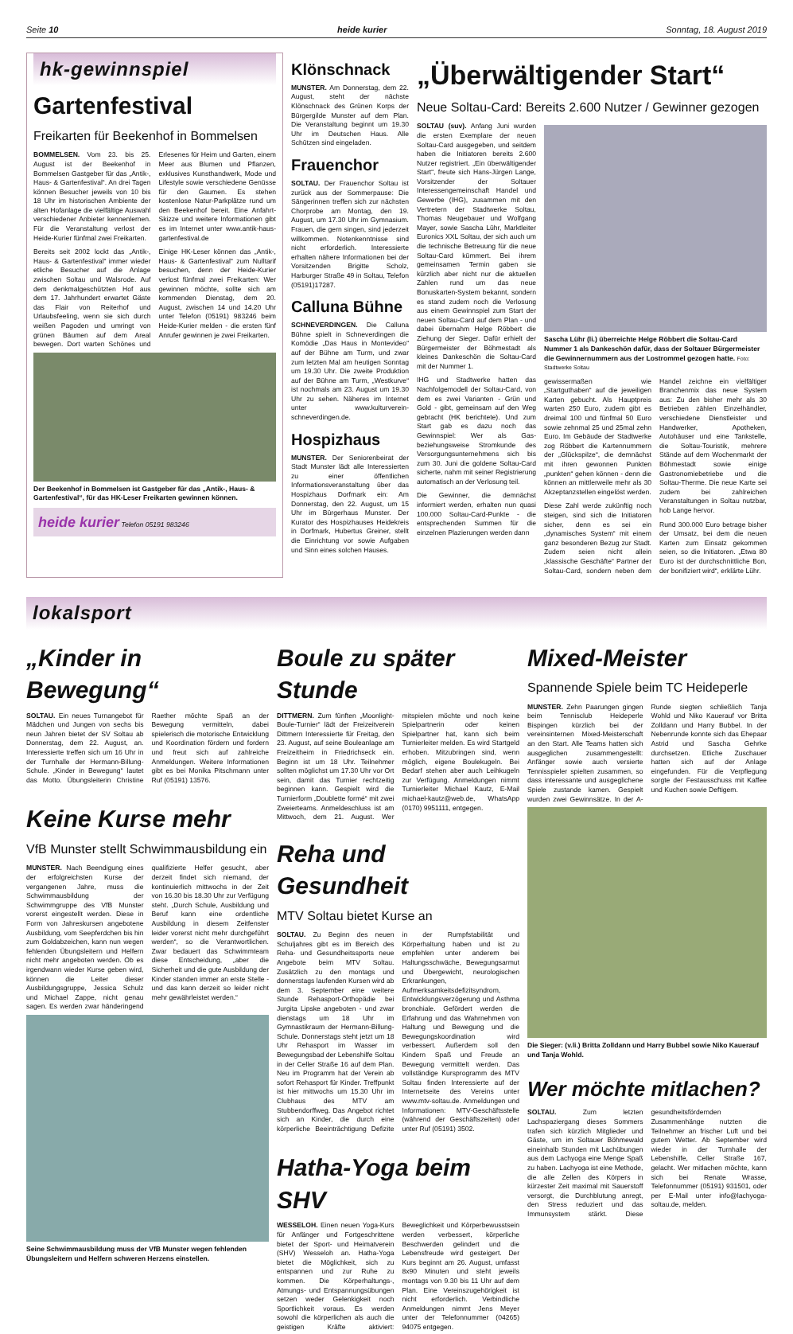Seite 10 heide kurier Sonntag, 18. August 2019
hk-gewinnspiel
Gartenfestival
Freikarten für Beekenhof in Bommelsen
BOMMELSEN. Vom 23. bis 25. August ist der Beekenhof in Bommelsen Gastgeber für das „Antik-, Haus- & Gartenfestival“. An drei Tagen können Besucher jeweils von 10 bis 18 Uhr im historischen Ambiente der alten Hofanlage die vielfältige Auswahl verschiedener Anbieter kennenlernen. Für die Veranstaltung verlost der Heide-Kurier fünfmal zwei Freikarten.
Bereits seit 2002 lockt das „Antik-, Haus- & Gartenfestival“ immer wieder etliche Besucher auf die Anlage zwischen Soltau und Walsrode. Auf dem denkmalgeschützten Hof aus dem 17. Jahrhundert erwartet Gäste das Flair von Reiterhof und Urlaubsfeeling, wenn sie sich durch weißen Pagoden und umringt von grünen Bäumen auf dem Areal bewegen. Dort warten Schönes und Erlesenes für Heim und Garten, einem Meer aus Blumen und Pflanzen, exklusives Kunsthandwerk, Mode und Lifestyle sowie verschiedene Genüsse für den Gaumen. Es stehen kostenlose Natur-Parkplätze rund um den Beekenhof bereit. Eine Anfahrt-Skizze und weitere Informationen gibt es im Internet unter www.antik-haus-gartenfestival.de
Einige HK-Leser können das „Antik-, Haus- & Gartenfestival“ zum Nulltarif besuchen, denn der Heide-Kurier verlost fünfmal zwei Freikarten: Wer gewinnen möchte, sollte sich am kommenden Dienstag, dem 20. August, zwischen 14 und 14.20 Uhr unter Telefon (05191) 983246 beim Heide-Kurier melden - die ersten fünf Anrufer gewinnen je zwei Freikarten.
Der Beekenhof in Bommelsen ist Gastgeber für das „Antik-, Haus- & Gartenfestival“, für das HK-Leser Freikarten gewinnen können.
heide kurier Telefon 05191 983246
Klönschnack
MUNSTER. Am Donnerstag, dem 22. August, steht der nächste Klönschnack des Grünen Korps der Bürgergilde Munster auf dem Plan. Die Veranstaltung beginnt um 19.30 Uhr im Deutschen Haus. Alle Schützen sind eingeladen.
Frauenchor
SOLTAU. Der Frauenchor Soltau ist zurück aus der Sommerpause: Die Sängerinnen treffen sich zur nächsten Chorprobe am Montag, den 19. August, um 17.30 Uhr im Gymnasium. Frauen, die gern singen, sind jederzeit willkommen. Notenkenntnisse sind nicht erforderlich. Interessierte erhalten nähere Informationen bei der Vorsitzenden Brigitte Scholz, Harburger Straße 49 in Soltau, Telefon (05191)17287.
Calluna Bühne
SCHNEVERDINGEN. Die Calluna Bühne spielt in Schneverdingen die Komödie „Das Haus in Montevideo“ auf der Bühne am Turm, und zwar zum letzten Mal am heutigen Sonntag um 19.30 Uhr. Die zweite Produktion auf der Bühne am Turm, „Westkurve“ ist nochmals am 23. August um 19.30 Uhr zu sehen. Näheres im Internet unter www.kulturverein-schneverdingen.de.
Hospizhaus
MUNSTER. Der Seniorenbeirat der Stadt Munster lädt alle Interessierten zu einer öffentlichen Informationsveranstaltung über das Hospizhaus Dorfmark ein: Am Donnerstag, den 22. August, um 15 Uhr im Bürgerhaus Munster. Der Kurator des Hospizhauses Heidekreis in Dorfmark, Hubertus Greiner, stellt die Einrichtung vor sowie Aufgaben und Sinn eines solchen Hauses.
„Überwältigender Start“
Neue Soltau-Card: Bereits 2.600 Nutzer / Gewinner gezogen
SOLTAU (suv). Anfang Juni wurden die ersten Exemplare der neuen Soltau-Card ausgegeben, und seitdem haben die Initiatoren bereits 2.600 Nutzer registriert. „Ein überwältigender Start“, freute sich Hans-Jürgen Lange, Vorsitzender der Soltauer Interessengemeinschaft Handel und Gewerbe (IHG), zusammen mit den Vertretern der Stadtwerke Soltau, Thomas Neugebauer und Wolfgang Mayer, sowie Sascha Lühr, Marktleiter Euronics XXL Soltau, der sich auch um die technische Betreuung für die neue Soltau-Card kümmert. Bei ihrem gemeinsamen Termin gaben sie kürzlich aber nicht nur die aktuellen Zahlen rund um das neue Bonuskarten-System bekannt, sondern es stand zudem noch die Verlosung aus einem Gewinnspiel zum Start der neuen Soltau-Card auf dem Plan - und dabei übernahm Helge Röbbert die Ziehung der Sieger. Dafür erhielt der Bürgermeister der Böhmestadt als kleines Dankeschön die Soltau-Card mit der Nummer 1.
IHG und Stadtwerke hatten das Nachfolgemodell der Soltau-Card, von dem es zwei Varianten - Grün und Gold - gibt, gemeinsam auf den Weg gebracht (HK berichtete). Und zum Start gab es dazu noch das Gewinnspiel: Wer als Gas- beziehungsweise Stromkunde des Versorgungsunternehmens sich bis zum 30. Juni die goldene Soltau-Card sicherte, nahm mit seiner Registrierung automatisch an der Verlosung teil.
Die Gewinner, die demnächst informiert werden, erhalten nun quasi 100.000 Soltau-Card-Punkte - die entsprechenden Summen für die einzelnen Plazierungen werden dann
Sascha Lühr (li.) überreichte Helge Röbbert die Soltau-Card Nummer 1 als Dankeschön dafür, dass der Soltauer Bürgermeister die Gewinnernummern aus der Lostrommel gezogen hatte. Foto: Stadtwerke Soltau
gewissermaßen wie „Startguthaben“ auf die jeweiligen Karten gebucht. Als Hauptpreis warten 250 Euro, zudem gibt es dreimal 100 und fünfmal 50 Euro sowie zehnmal 25 und 25mal zehn Euro. Im Gebäude der Stadtwerke zog Röbbert die Kartennummern der „Glückspilze“, die demnächst mit ihren gewonnen Punkten „punkten“ gehen können - denn die können an mittlerweile mehr als 30 Akzeptanzstellen eingelöst werden.
Diese Zahl werde zukünftig noch steigen, sind sich die Initiatoren sicher, denn es sei ein „dynamisches System“ mit einem ganz besonderen Bezug zur Stadt. Zudem seien nicht allein „klassische Geschäfte“ Partner der Soltau-Card, sondern neben dem Handel zeichne ein vielfältiger Branchenmix das neue System aus: Zu den bisher mehr als 30 Betrieben zählen Einzelhändler, verschiedene Dienstleister und Handwerker, Apotheken, Autohäuser und eine Tankstelle, die Soltau-Touristik, mehrere Stände auf dem Wochenmarkt der Böhmestadt sowie einige Gastronomiebetriebe und die Soltau-Therme. Die neue Karte sei zudem bei zahlreichen Veranstaltungen in Soltau nutzbar, hob Lange hervor.
Rund 300.000 Euro betrage bisher der Umsatz, bei dem die neuen Karten zum Einsatz gekommen seien, so die Initiatoren. „Etwa 80 Euro ist der durchschnittliche Bon, der bonifiziert wird“, erklärte Lühr.
lokalsport
„Kinder in Bewegung“
SOLTAU. Ein neues Turnangebot für Mädchen und Jungen von sechs bis neun Jahren bietet der SV Soltau ab Donnerstag, dem 22. August, an. Interessierte treffen sich um 16 Uhr in der Turnhalle der Hermann-Billung-Schule. „Kinder in Bewegung“ lautet das Motto. Übungsleiterin Christine Raether möchte Spaß an der Bewegung vermitteln, dabei spielerisch die motorische Entwicklung und Koordination fördern und fordern und freut sich auf zahlreiche Anmeldungen. Weitere Informationen gibt es bei Monika Pitschmann unter Ruf (05191) 13576.
Keine Kurse mehr
VfB Munster stellt Schwimmausbildung ein
MUNSTER. Nach Beendigung eines der erfolgreichsten Kurse der vergangenen Jahre, muss die Schwimmausbildung der Schwimmgruppe des VfB Munster vorerst eingestellt werden. Diese in Form von Jahreskursen angebotene Ausbildung, vom Seepferdchen bis hin zum Goldabzeichen, kann nun wegen fehlenden Übungsleitern und Helfern nicht mehr angeboten werden. Ob es irgendwann wieder Kurse geben wird, können die Leiter dieser Ausbildungsgruppe, Jessica Schulz und Michael Zappe, nicht genau sagen. Es werden zwar händeringend qualifizierte Helfer gesucht, aber derzeit findet sich niemand, der kontinuierlich mittwochs in der Zeit von 16.30 bis 18.30 Uhr zur Verfügung steht. „Durch Schule, Ausbildung und Beruf kann eine ordentliche Ausbildung in diesem Zeitfenster leider vorerst nicht mehr durchgeführt werden“, so die Verantwortlichen. Zwar bedauert das Schwimmteam diese Entscheidung, „aber die Sicherheit und die gute Ausbildung der Kinder standen immer an erste Stelle - und das kann derzeit so leider nicht mehr gewährleistet werden.“
Seine Schwimmausbildung muss der VfB Munster wegen fehlenden Übungsleitern und Helfern schweren Herzens einstellen.
Boule zu später Stunde
DITTMERN. Zum fünften „Moonlight-Boule-Turnier“ lädt der Freizeitverein Dittmern Interessierte für Freitag, den 23. August, auf seine Bouleanlage am Freizeitheim in Friedrichseck ein. Beginn ist um 18 Uhr. Teilnehmer sollten möglichst um 17.30 Uhr vor Ort sein, damit das Turnier rechtzeitig beginnen kann. Gespielt wird die Turnierform „Doublette formé“ mit zwei Zweierteams. Anmeldeschluss ist am Mittwoch, dem 21. August. Wer mitspielen möchte und noch keine Spielpartnerin oder keinen Spielpartner hat, kann sich beim Turnierleiter melden. Es wird Startgeld erhoben. Mitzubringen sind, wenn möglich, eigene Boulekugeln. Bei Bedarf stehen aber auch Leihkugeln zur Verfügung. Anmeldungen nimmt Turnierleiter Michael Kautz, E-Mail michael-kautz@web.de, WhatsApp (0170) 9951111, entgegen.
Reha und Gesundheit
MTV Soltau bietet Kurse an
SOLTAU. Zu Beginn des neuen Schuljahres gibt es im Bereich des Reha- und Gesundheitssports neue Angebote beim MTV Soltau. Zusätzlich zu den montags und donnerstags laufenden Kursen wird ab dem 3. September eine weitere Stunde Rehasport-Orthopädie bei Jurgita Lipske angeboten - und zwar dienstags um 18 Uhr im Gymnastikraum der Hermann-Billung-Schule. Donnerstags steht jetzt um 18 Uhr Rehasport im Wasser im Bewegungsbad der Lebenshilfe Soltau in der Celler Straße 16 auf dem Plan. Neu im Programm hat der Verein ab sofort Rehasport für Kinder. Treffpunkt ist hier mittwochs um 15.30 Uhr im Clubhaus des MTV am Stubbendorffweg. Das Angebot richtet sich an Kinder, die durch eine körperliche Beeinträchtigung Defizite in der Rumpfstabilität und Körperhaltung haben und ist zu empfehlen unter anderem bei Haltungsschwäche, Bewegungsarmut und Übergewicht, neurologischen Erkrankungen, Aufmerksamkeitsdefizitsyndrom, Entwicklungsverzögerung und Asthma bronchiale. Gefördert werden die Erfahrung und das Wahrnehmen von Haltung und Bewegung und die Bewegungskoordination wird verbessert. Außerdem soll den Kindern Spaß und Freude an Bewegung vermittelt werden. Das vollständige Kursprogramm des MTV Soltau finden Interessierte auf der Internetseite des Vereins unter www.mtv-soltau.de. Anmeldungen und Informationen: MTV-Geschäftsstelle (während der Geschäftszeiten) oder unter Ruf (05191) 3502.
Hatha-Yoga beim SHV
WESSELOH. Einen neuen Yoga-Kurs für Anfänger und Fortgeschrittene bietet der Sport- und Heimatverein (SHV) Wesseloh an. Hatha-Yoga bietet die Möglichkeit, sich zu entspannen und zur Ruhe zu kommen. Die Körperhaltungs-, Atmungs- und Entspannungsübungen setzen weder Gelenkigkeit noch Sportlichkeit voraus. Es werden sowohl die körperlichen als auch die geistigen Kräfte aktiviert: Beweglichkeit und Körperbewusstsein werden verbessert, körperliche Beschwerden gelindert und die Lebensfreude wird gesteigert. Der Kurs beginnt am 26. August, umfasst 8x90 Minuten und steht jeweils montags von 9.30 bis 11 Uhr auf dem Plan. Eine Vereinszugehörigkeit ist nicht erforderlich. Verbindliche Anmeldungen nimmt Jens Meyer unter der Telefonnummer (04265) 94075 entgegen.
Mixed-Meister
Spannende Spiele beim TC Heideperle
MUNSTER. Zehn Paarungen gingen beim Tennisclub Heideperle Bispingen kürzlich bei der vereinsinternen Mixed-Meisterschaft an den Start. Alle Teams hatten sich ausgeglichen zusammengestellt: Anfänger sowie auch versierte Tennisspieler spielten zusammen, so dass interessante und ausgeglichene Spiele zustande kamen. Gespielt wurden zwei Gewinnsätze. In der A-Runde siegten schließlich Tanja Wohld und Niko Kauerauf vor Britta Zolldann und Harry Bubbel. In der Nebenrunde konnte sich das Ehepaar Astrid und Sascha Gehrke durchsetzen. Etliche Zuschauer hatten sich auf der Anlage eingefunden. Für die Verpflegung sorgte der Festausschuss mit Kaffee und Kuchen sowie Deftigem.
Die Sieger: (v.li.) Britta Zolldann und Harry Bubbel sowie Niko Kauerauf und Tanja Wohld.
Wer möchte mitlachen?
SOLTAU. Zum letzten Lachspaziergang dieses Sommers trafen sich kürzlich Mitglieder und Gäste, um im Soltauer Böhmewald eineinhalb Stunden mit Lachübungen aus dem Lachyoga eine Menge Spaß zu haben. Lachyoga ist eine Methode, die alle Zellen des Körpers in kürzester Zeit maximal mit Sauerstoff versorgt, die Durchblutung anregt, den Stress reduziert und das Immunsystem stärkt. Diese gesundheitsfördernden Zusammenhänge nutzten die Teilnehmer an frischer Luft und bei gutem Wetter. Ab September wird wieder in der Turnhalle der Lebenshilfe, Celler Straße 167, gelacht. Wer mitlachen möchte, kann sich bei Renate Wrasse, Telefonnummer (05191) 931501, oder per E-Mail unter info@lachyoga-soltau.de, melden.